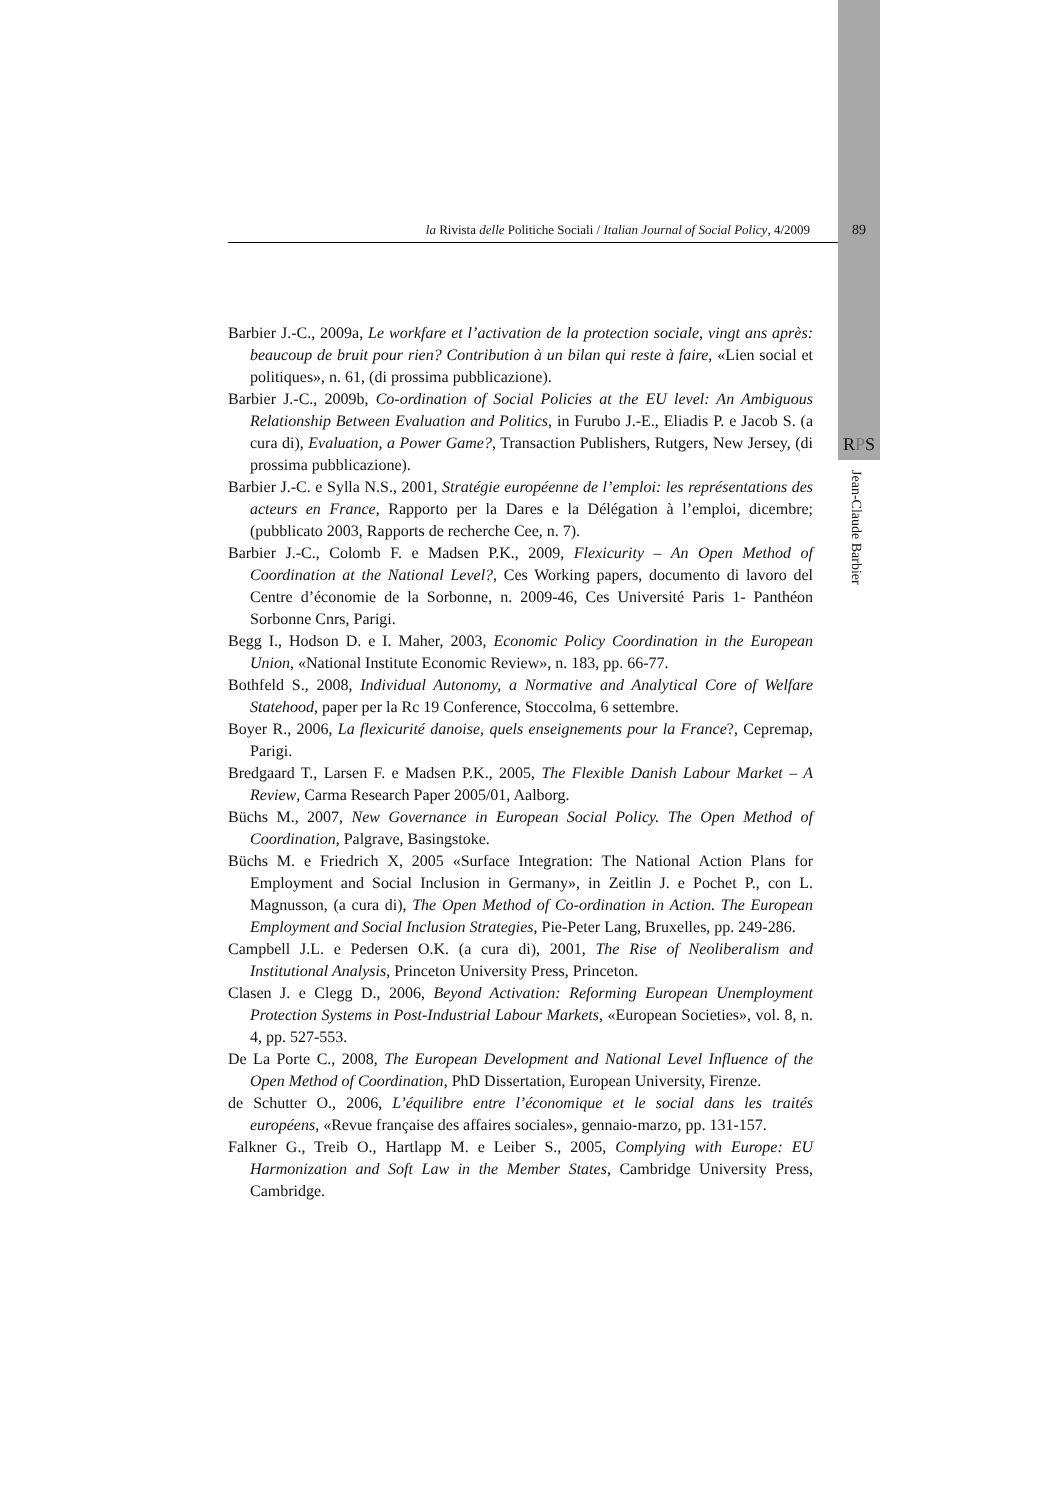la Rivista delle Politiche Sociali / Italian Journal of Social Policy, 4/2009 89
Barbier J.-C., 2009a, Le workfare et l’activation de la protection sociale, vingt ans après: beaucoup de bruit pour rien? Contribution à un bilan qui reste à faire, «Lien social et politiques», n. 61, (di prossima pubblicazione).
Barbier J.-C., 2009b, Co-ordination of Social Policies at the EU level: An Ambiguous Relationship Between Evaluation and Politics, in Furubo J.-E., Eliadis P. e Jacob S. (a cura di), Evaluation, a Power Game?, Transaction Publishers, Rutgers, New Jersey, (di prossima pubblicazione).
Barbier J.-C. e Sylla N.S., 2001, Stratégie européenne de l’emploi: les représentations des acteurs en France, Rapporto per la Dares e la Délégation à l’emploi, dicembre; (pubblicato 2003, Rapports de recherche Cee, n. 7).
Barbier J.-C., Colomb F. e Madsen P.K., 2009, Flexicurity – An Open Method of Coordination at the National Level?, Ces Working papers, documento di lavoro del Centre d’économie de la Sorbonne, n. 2009-46, Ces Université Paris 1- Panthéon Sorbonne Cnrs, Parigi.
Begg I., Hodson D. e I. Maher, 2003, Economic Policy Coordination in the European Union, «National Institute Economic Review», n. 183, pp. 66-77.
Bothfeld S., 2008, Individual Autonomy, a Normative and Analytical Core of Welfare Statehood, paper per la Rc 19 Conference, Stoccolma, 6 settembre.
Boyer R., 2006, La flexicurité danoise, quels enseignements pour la France?, Cepremap, Parigi.
Bredgaard T., Larsen F. e Madsen P.K., 2005, The Flexible Danish Labour Market – A Review, Carma Research Paper 2005/01, Aalborg.
Büchs M., 2007, New Governance in European Social Policy. The Open Method of Coordination, Palgrave, Basingstoke.
Büchs M. e Friedrich X, 2005 «Surface Integration: The National Action Plans for Employment and Social Inclusion in Germany», in Zeitlin J. e Pochet P., con L. Magnusson, (a cura di), The Open Method of Co-ordination in Action. The European Employment and Social Inclusion Strategies, Pie-Peter Lang, Bruxelles, pp. 249-286.
Campbell J.L. e Pedersen O.K. (a cura di), 2001, The Rise of Neoliberalism and Institutional Analysis, Princeton University Press, Princeton.
Clasen J. e Clegg D., 2006, Beyond Activation: Reforming European Unemployment Protection Systems in Post-Industrial Labour Markets, «European Societies», vol. 8, n. 4, pp. 527-553.
De La Porte C., 2008, The European Development and National Level Influence of the Open Method of Coordination, PhD Dissertation, European University, Firenze.
de Schutter O., 2006, L’équilibre entre l’économique et le social dans les traités européens, «Revue française des affaires sociales», gennaio-marzo, pp. 131-157.
Falkner G., Treib O., Hartlapp M. e Leiber S., 2005, Complying with Europe: EU Harmonization and Soft Law in the Member States, Cambridge University Press, Cambridge.
RPS
Jean-Claude Barbier